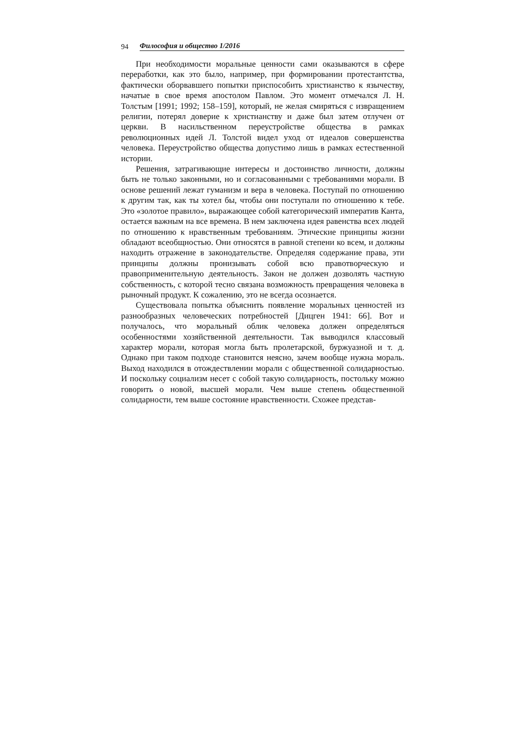94 Философия и общество 1/2016
При необходимости моральные ценности сами оказываются в сфере переработки, как это было, например, при формировании протестантства, фактически оборвавшего попытки приспособить христианство к язычеству, начатые в свое время апостолом Павлом. Это момент отмечался Л. Н. Толстым [1991; 1992; 158–159], который, не желая смиряться с извращением религии, потерял доверие к христианству и даже был затем отлучен от церкви. В насильственном переустройстве общества в рамках революционных идей Л. Толстой видел уход от идеалов совершенства человека. Переустройство общества допустимо лишь в рамках естественной истории.
Решения, затрагивающие интересы и достоинство личности, должны быть не только законными, но и согласованными с требованиями морали. В основе решений лежат гуманизм и вера в человека. Поступай по отношению к другим так, как ты хотел бы, чтобы они поступали по отношению к тебе. Это «золотое правило», выражающее собой категорический императив Канта, остается важным на все времена. В нем заключена идея равенства всех людей по отношению к нравственным требованиям. Этические принципы жизни обладают всеобщностью. Они относятся в равной степени ко всем, и должны находить отражение в законодательстве. Определяя содержание права, эти принципы должны пронизывать собой всю правотворческую и правоприменительную деятельность. Закон не должен дозволять частную собственность, с которой тесно связана возможность превращения человека в рыночный продукт. К сожалению, это не всегда осознается.
Существовала попытка объяснить появление моральных ценностей из разнообразных человеческих потребностей [Дицген 1941: 66]. Вот и получалось, что моральный облик человека должен определяться особенностями хозяйственной деятельности. Так выводился классовый характер морали, которая могла быть пролетарской, буржуазной и т. д. Однако при таком подходе становится неясно, зачем вообще нужна мораль. Выход находился в отождествлении морали с общественной солидарностью. И поскольку социализм несет с собой такую солидарность, постольку можно говорить о новой, высшей морали. Чем выше степень общественной солидарности, тем выше состояние нравственности. Схожее представ-